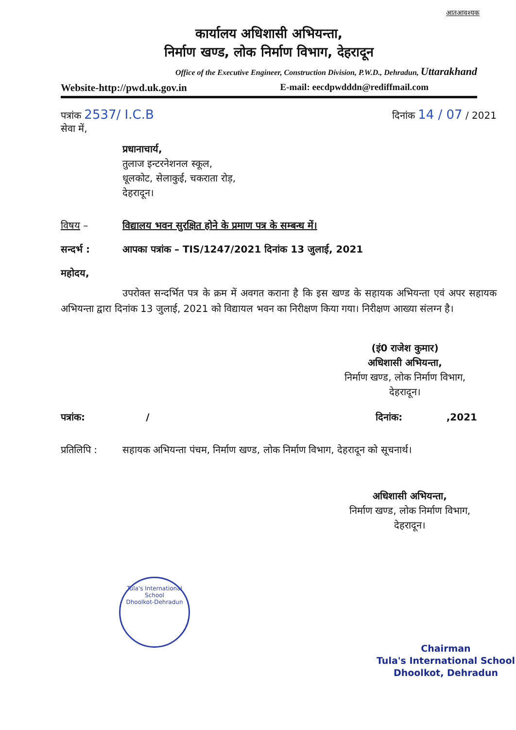आतआवश्यक
कार्यालय अधिशासी अभियन्ता,
निर्माण खण्ड, लोक निर्माण विभाग, देहरादून
Office of the Executive Engineer, Construction Division, P.W.D., Dehradun, Uttarakhand
Website-http://pwd.uk.gov.in E-mail: eecdpwdddn@rediffmail.com
पत्रांक 2537/ I.C.B दिनांक 14 / 07 / 2021
सेवा में,
प्रधानाचार्य,
तुलाज इन्टरनेशनल स्कूल,
धूलकोट, सेलाकुई, चकराता रोड़,
देहरादून।
विषय – विद्यालय भवन सुरक्षित होने के प्रमाण पत्र के सम्बन्ध में।
सन्दर्भ : आपका पत्रांक – TIS/1247/2021 दिनांक 13 जुलाई, 2021
महोदय,
उपरोक्त सन्दर्भित पत्र के क्रम में अवगत कराना है कि इस खण्ड के सहायक अभियन्ता एवं अपर सहायक अभियन्ता द्वारा दिनांक 13 जुलाई, 2021 को विद्यायल भवन का निरीक्षण किया गया। निरीक्षण आख्या संलग्न है।
(इं0 राजेश कुमार)
अधिशासी अभियन्ता,
निर्माण खण्ड, लोक निर्माण विभाग,
देहरादून।
पत्रांक: / दिनांक: ,2021
प्रतिलिपि : सहायक अभियन्ता पंचम, निर्माण खण्ड, लोक निर्माण विभाग, देहरादून को सूचनार्थ।
अधिशासी अभियन्ता,
निर्माण खण्ड, लोक निर्माण विभाग,
देहरादून।
Tula's International School
Dhoolkot-Dehradun
Chairman
Tula's International School
Dhoolkot, Dehradun